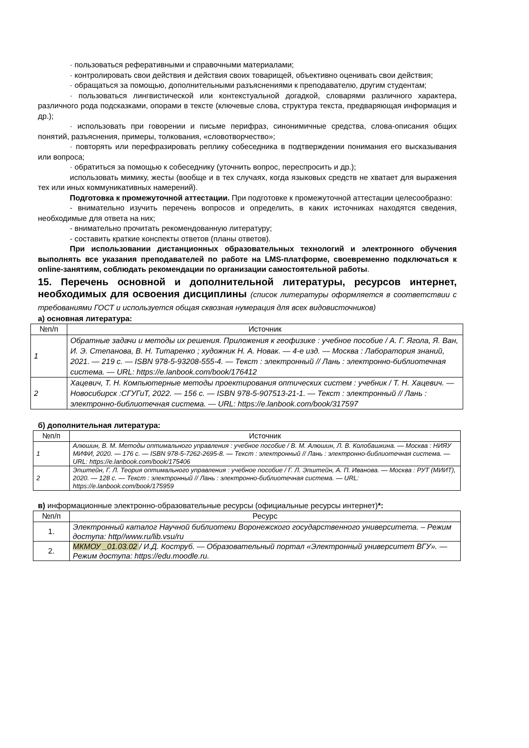· пользоваться реферативными и справочными материалами;
· контролировать свои действия и действия своих товарищей, объективно оценивать свои действия;
· обращаться за помощью, дополнительными разъяснениями к преподавателю, другим студентам;
· пользоваться лингвистической или контекстуальной догадкой, словарями различного характера, различного рода подсказками, опорами в тексте (ключевые слова, структура текста, предваряющая информация и др.);
· использовать при говорении и письме перифраз, синонимичные средства, слова-описания общих понятий, разъяснения, примеры, толкования, «словотворчество»;
· повторять или перефразировать реплику собеседника в подтверждении понимания его высказывания или вопроса;
· обратиться за помощью к собеседнику (уточнить вопрос, переспросить и др.);
использовать мимику, жесты (вообще и в тех случаях, когда языковых средств не хватает для выражения тех или иных коммуникативных намерений).
Подготовка к промежуточной аттестации. При подготовке к промежуточной аттестации целесообразно:
- внимательно изучить перечень вопросов и определить, в каких источниках находятся сведения, необходимые для ответа на них;
- внимательно прочитать рекомендованную литературу;
- составить краткие конспекты ответов (планы ответов).
При использовании дистанционных образовательных технологий и электронного обучения выполнять все указания преподавателей по работе на LMS-платформе, своевременно подключаться к online-занятиям, соблюдать рекомендации по организации самостоятельной работы.
15. Перечень основной и дополнительной литературы, ресурсов интернет, необходимых для освоения дисциплины (список литературы оформляется в соответствии с требованиями ГОСТ и используется общая сквозная нумерация для всех видовисточников)
а) основная литература:
| №п/п | Источник |
| --- | --- |
| 1 | Обратные задачи и методы их решения. Приложения к геофизике : учебное пособие / А. Г. Ягола, Я. Ван, И. Э. Степанова, В. Н. Титаренко ; художник Н. А. Новак. — 4-е изд. — Москва : Лаборатория знаний, 2021. — 219 с. — ISBN 978-5-93208-555-4. — Текст : электронный // Лань : электронно-библиотечная система. — URL: https://e.lanbook.com/book/176412 |
| 2 | Хацевич, Т. Н. Компьютерные методы проектирования оптических систем : учебник / Т. Н. Хацевич. — Новосибирск :СГУГиТ, 2022. — 156 с. — ISBN 978-5-907513-21-1. — Текст : электронный // Лань : электронно-библиотечная система. — URL: https://e.lanbook.com/book/317597 |
б) дополнительная литература:
| №п/п | Источник |
| --- | --- |
| 1 | Алюшин, В. М. Методы оптимального управления : учебное пособие / В. М. Алюшин, Л. В. Колобашкина. — Москва : НИЯУ МИФИ, 2020. — 176 с. — ISBN 978-5-7262-2695-8. — Текст : электронный // Лань : электронно-библиотечная система. — URL: https://e.lanbook.com/book/175406 |
| 2 | Эпштейн, Г. Л. Теория оптимального управления : учебное пособие / Г. Л. Эпштейн, А. П. Иванова. — Москва : РУТ (МИИТ), 2020. — 128 с. — Текст : электронный // Лань : электронно-библиотечная система. — URL: https://e.lanbook.com/book/175959 |
в) информационные электронно-образовательные ресурсы (официальные ресурсы интернет)*:
| №п/п | Ресурс |
| --- | --- |
| 1. | Электронный каталог Научной библиотеки Воронежского государственного университета. – Режим доступа: http//www.ru/lib.vsu/ru |
| 2. | МКМОУ _01.03.02 / И.Д. Коструб. — Образовательный портал «Электронный университет ВГУ». — Режим доступа: https://edu.moodle.ru. |